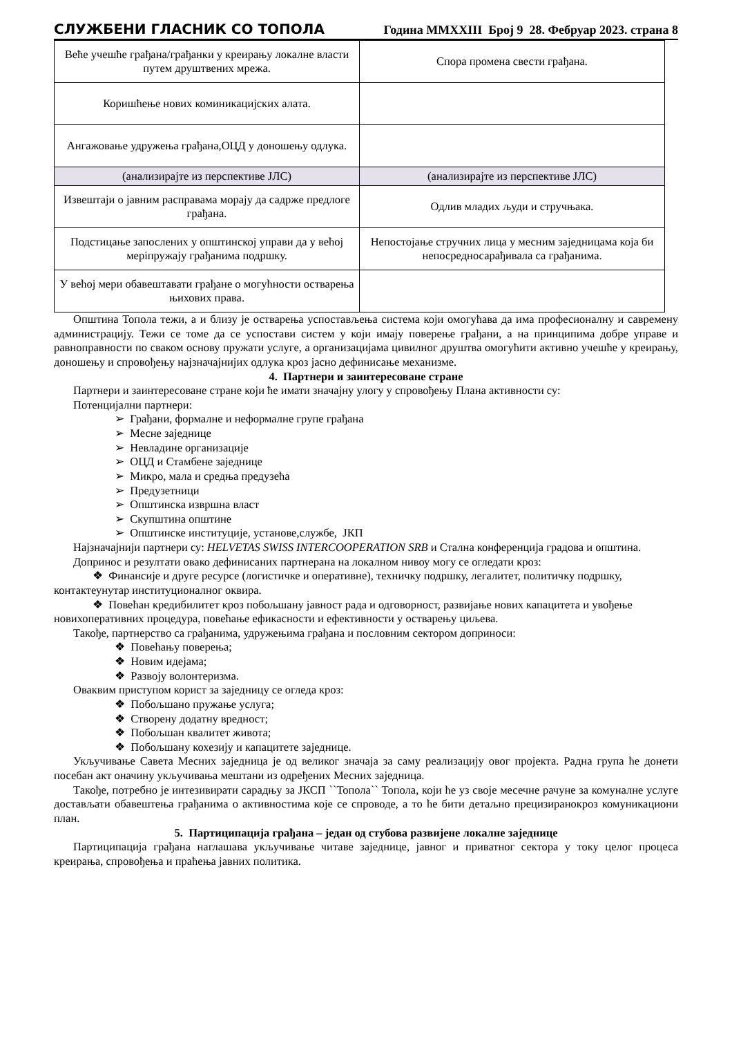СЛУЖБЕНИ ГЛАСНИК СО ТОПОЛА Година MMXXIII Број 9 28. Фебруар 2023. страна 8
| Веће учешће грађана/грађанки у креирању локалне власти путем друштвених мрежа. | Спора промена свести грађана. |
| Коришћење нових коминикацијских алата. | |
| Ангажовање удружења грађана,ОЦД у доношењу одлука. | |
| (анализирајте из перспективе ЈЛС) | (анализирајте из перспективе ЈЛС) |
| Извештаји о јавним расправама морају да садрже предлоге грађана. | Одлив младих људи и стручњака. |
| Подстицање запослених у општинској управи да у већој меріпружају грађанима подршку. | Непостојање стручних лица у месним заједницама која би непосредносарађивала са грађанима. |
| У већој мери обавештавати грађане о могућности остварења њихових права. | |
Општина Топола тежи, а и близу је остварења успостављења система који омогућава да има професионалну и савремену администрацију. Тежи се томе да се успостави систем у који имају поверење грађани, а на принципима добре управе и равноправности по сваком основу пружати услуге, а организацијама цивилног друштва омогућити активно учешће у креирању, доношењу и спровођењу најзначајнијих одлука кроз јасно дефинисање механизме.
4. Партнери и заинтересоване стране
Партнери и заинтересоване стране који ће имати значајну улогу у спровођењу Плана активности су:
Потенцијални партнери:
➢ Грађани, формалне и неформалне групе грађана
➢ Месне заједнице
➢ Невладине организације
➢ ОЦД и Стамбене заједнице
➢ Микро, мала и средња предузећа
➢ Предузетници
➢ Општинска извршна власт
➢ Скупштина општине
➢ Општинске институције, установе,службе, ЈКП
Најзначајнији партнери су: HELVETAS SWISS INTERCOOPERATION SRB и Стална конференција градова и општина.
Допринос и резултати овако дефинисаних партнерана на локалном нивоу могу се огледати кроз:
❖ Финансије и друге ресурсе (логистичке и оперативне), техничку подршку, легалитет, политичку подршку, контактеунутар институционалног оквира.
❖ Повећан кредибилитет кроз побољшану јавност рада и одговорност, развијање нових капацитета и увођење новихоперативних процедура, повећање ефикасности и ефективности у остварењу циљева.
Такође, партнерство са грађанима, удружењима грађана и пословним сектором доприноси:
❖ Повећању поверења;
❖ Новим идејама;
❖ Развоју волонтеризма.
Оваквим приступом корист за заједницу се огледа кроз:
❖ Побољшано пружање услуга;
❖ Створену додатну вредност;
❖ Побољшан квалитет живота;
❖ Побољшану кохезију и капацитете заједнице.
Укључивање Савета Месних заједница је од великог значаја за саму реализацију овог пројекта. Радна група ће донети посебан акт оначину укључивања мештани из одређених Месних заједница.
Такође, потребно је интезивирати сарадњу за ЈКСП ``Топола`` Топола, који ће уз своје месечне рачуне за комуналне услуге достављати обавештења грађанима о активностима које се спроводе, а то ће бити детаљно прецизиранокроз комуникациони план.
5. Партиципација грађана – један од стубова развијене локалне заједнице
Партиципација грађана наглашава укључивање читаве заједнице, јавног и приватног сектора у току целог процеса креирања, спровођења и праћења јавних политика.